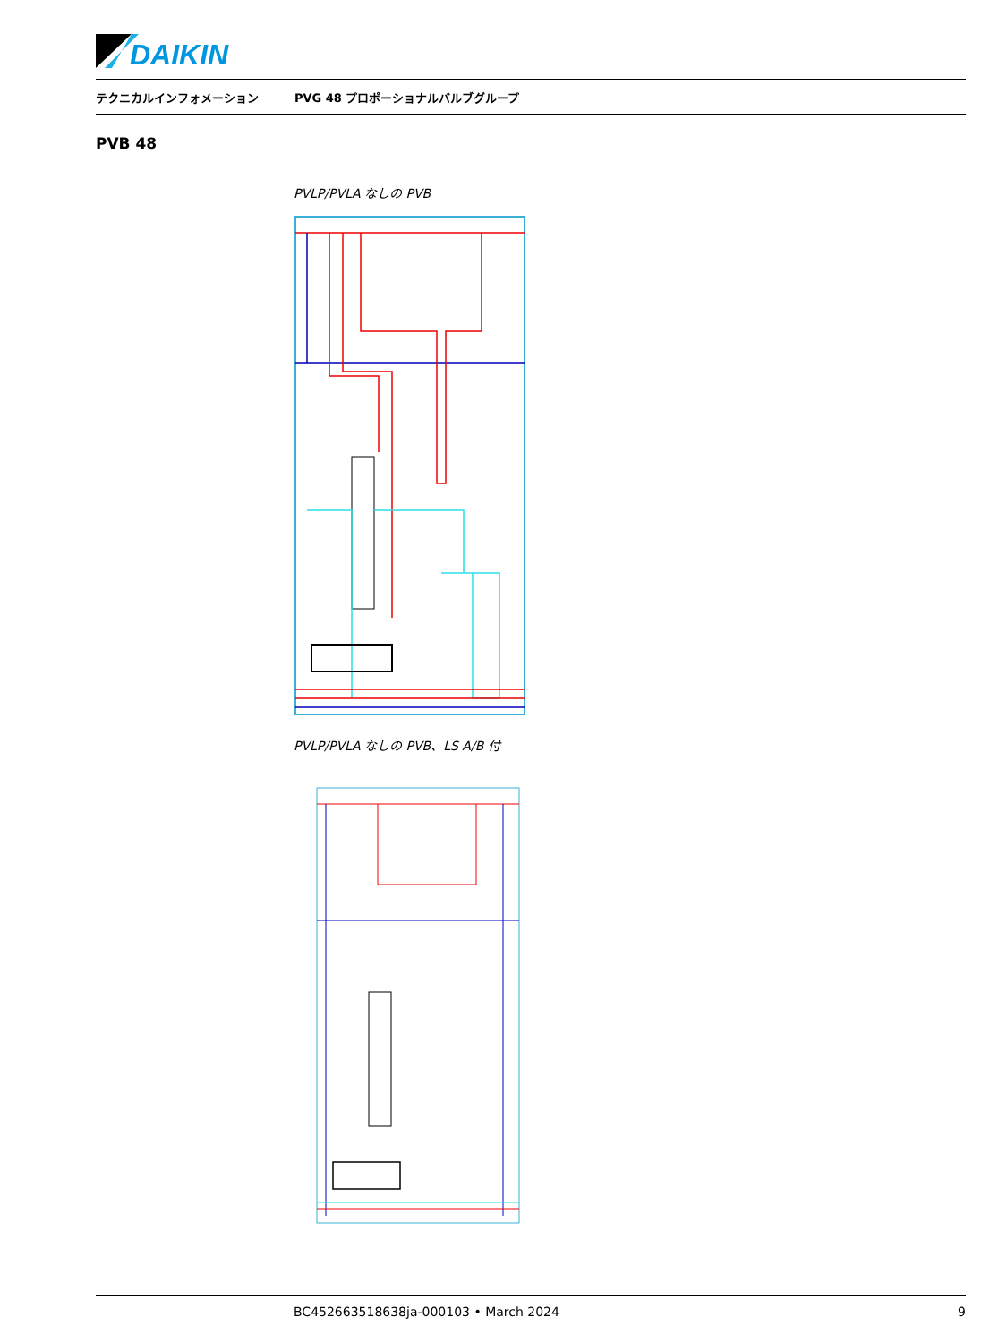DAIKIN
テクニカルインフォメーション PVG 48 プロポーショナルバルブグループ
PVB 48
PVLP/PVLA なしの PVB
PVLP/PVLA なしの PVB、LS A/B 付
BC452663518638ja-000103 • March 2024 9